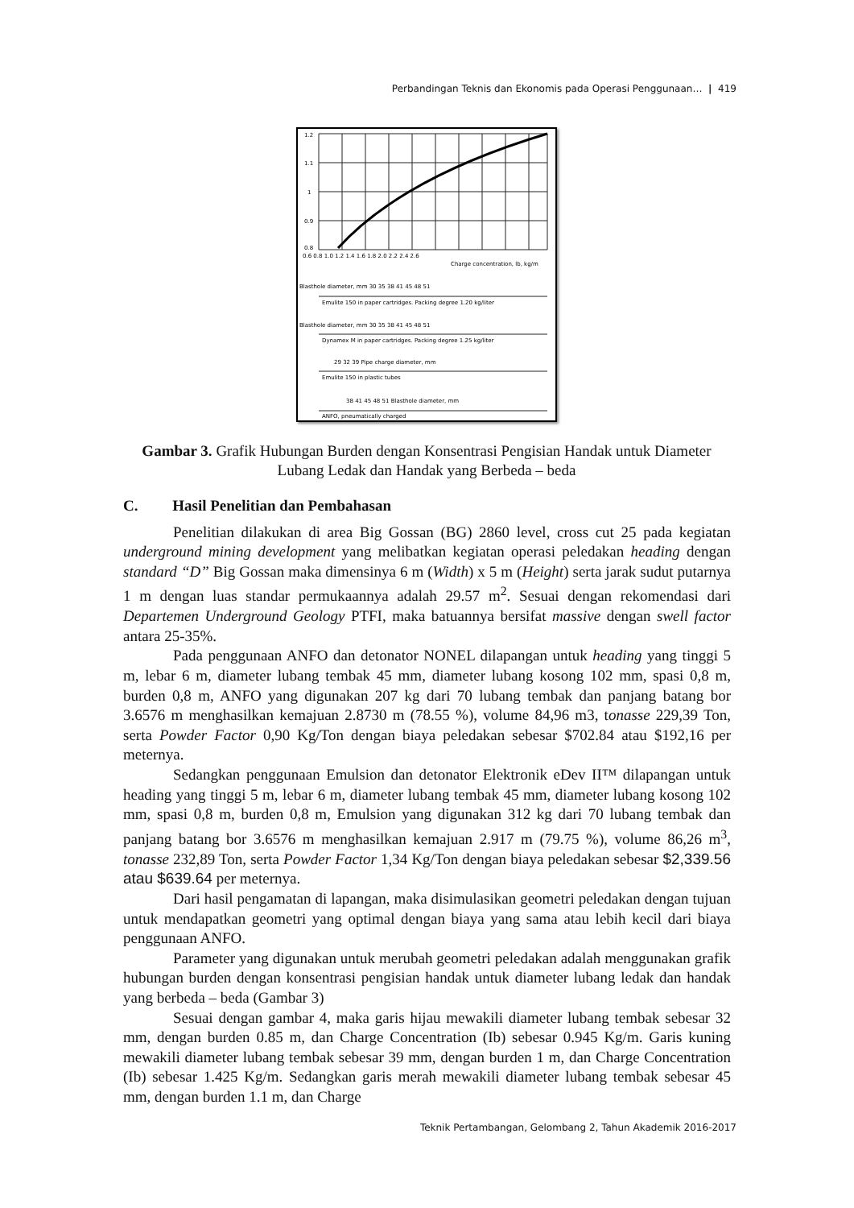Perbandingan Teknis dan Ekonomis pada Operasi Penggunaan… | 419
1.2
1.1
1
0.9
0.8
0.6 0.8 1.0 1.2 1.4 1.6 1.8 2.0 2.2 2.4 2.6
Charge concentration, lb, kg/m
Blasthole diameter, mm 30 35 38 41 45 48 51
Emulite 150 in paper cartridges. Packing degree 1.20 kg/liter
Blasthole diameter, mm 30 35 38 41 45 48 51
Dynamex M in paper cartridges. Packing degree 1.25 kg/liter
29 32 39 Pipe charge diameter, mm
Emulite 150 in plastic tubes
38 41 45 48 51 Blasthole diameter, mm
ANFO, pneumatically charged
Gambar 3. Grafik Hubungan Burden dengan Konsentrasi Pengisian Handak untuk Diameter Lubang Ledak dan Handak yang Berbeda – beda
C. Hasil Penelitian dan Pembahasan
Penelitian dilakukan di area Big Gossan (BG) 2860 level, cross cut 25 pada kegiatan underground mining development yang melibatkan kegiatan operasi peledakan heading dengan standard “D” Big Gossan maka dimensinya 6 m (Width) x 5 m (Height) serta jarak sudut putarnya 1 m dengan luas standar permukaannya adalah 29.57 m<sup>2</sup>. Sesuai dengan rekomendasi dari Departemen Underground Geology PTFI, maka batuannya bersifat massive dengan swell factor antara 25-35%.
Pada penggunaan ANFO dan detonator NONEL dilapangan untuk heading yang tinggi 5 m, lebar 6 m, diameter lubang tembak 45 mm, diameter lubang kosong 102 mm, spasi 0,8 m, burden 0,8 m, ANFO yang digunakan 207 kg dari 70 lubang tembak dan panjang batang bor 3.6576 m menghasilkan kemajuan 2.8730 m (78.55 %), volume 84,96 m3, tonasse 229,39 Ton, serta Powder Factor 0,90 Kg/Ton dengan biaya peledakan sebesar $702.84 atau $192,16 per meternya.
Sedangkan penggunaan Emulsion dan detonator Elektronik eDev II™ dilapangan untuk heading yang tinggi 5 m, lebar 6 m, diameter lubang tembak 45 mm, diameter lubang kosong 102 mm, spasi 0,8 m, burden 0,8 m, Emulsion yang digunakan 312 kg dari 70 lubang tembak dan panjang batang bor 3.6576 m menghasilkan kemajuan 2.917 m (79.75 %), volume 86,26 m<sup>3</sup>, tonasse 232,89 Ton, serta Powder Factor 1,34 Kg/Ton dengan biaya peledakan sebesar $2,339.56 atau $639.64 per meternya.
Dari hasil pengamatan di lapangan, maka disimulasikan geometri peledakan dengan tujuan untuk mendapatkan geometri yang optimal dengan biaya yang sama atau lebih kecil dari biaya penggunaan ANFO.
Parameter yang digunakan untuk merubah geometri peledakan adalah menggunakan grafik hubungan burden dengan konsentrasi pengisian handak untuk diameter lubang ledak dan handak yang berbeda – beda (Gambar 3)
Sesuai dengan gambar 4, maka garis hijau mewakili diameter lubang tembak sebesar 32 mm, dengan burden 0.85 m, dan Charge Concentration (Ib) sebesar 0.945 Kg/m. Garis kuning mewakili diameter lubang tembak sebesar 39 mm, dengan burden 1 m, dan Charge Concentration (Ib) sebesar 1.425 Kg/m. Sedangkan garis merah mewakili diameter lubang tembak sebesar 45 mm, dengan burden 1.1 m, dan Charge
Teknik Pertambangan, Gelombang 2, Tahun Akademik 2016-2017